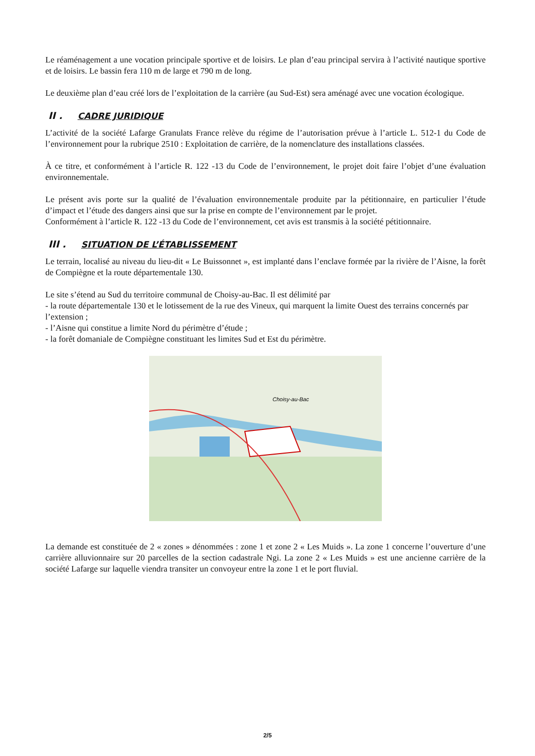Le réaménagement a une vocation principale sportive et de loisirs. Le plan d’eau principal servira à l’activité nautique sportive et de loisirs. Le bassin fera 110 m de large et 790 m de long.
Le deuxième plan d’eau créé lors de l’exploitation de la carrière (au Sud-Est) sera aménagé avec une vocation écologique.
II . CADRE JURIDIQUE
L’activité de la société Lafarge Granulats France relève du régime de l’autorisation prévue à l’article L. 512-1 du Code de l’environnement pour la rubrique 2510 : Exploitation de carrière, de la nomenclature des installations classées.
À ce titre, et conformément à l’article R. 122 -13 du Code de l’environnement, le projet doit faire l’objet d’une évaluation environnementale.
Le présent avis porte sur la qualité de l’évaluation environnementale produite par la pétitionnaire, en particulier l’étude d’impact et l’étude des dangers ainsi que sur la prise en compte de l’environnement par le projet.
Conformément à l’article R. 122 -13 du Code de l’environnement, cet avis est transmis à la société pétitionnaire.
III . SITUATION DE L’ÉTABLISSEMENT
Le terrain, localisé au niveau du lieu-dit « Le Buissonnet », est implanté dans l’enclave formée par la rivière de l’Aisne, la forêt de Compiègne et la route départementale 130.
Le site s’étend au Sud du territoire communal de Choisy-au-Bac. Il est délimité par
- la route départementale 130 et le lotissement de la rue des Vineux, qui marquent la limite Ouest des terrains concernés par l’extension ;
- l’Aisne qui constitue a limite Nord du périmètre d’étude ;
- la forêt domaniale de Compiègne constituant les limites Sud et Est du périmètre.
Choisy-au-Bac
La demande est constituée de 2 « zones » dénommées : zone 1 et zone 2 « Les Muids ». La zone 1 concerne l’ouverture d’une carrière alluvionnaire sur 20 parcelles de la section cadastrale Ngi. La zone 2 « Les Muids » est une ancienne carrière de la société Lafarge sur laquelle viendra transiter un convoyeur entre la zone 1 et le port fluvial.
2/5